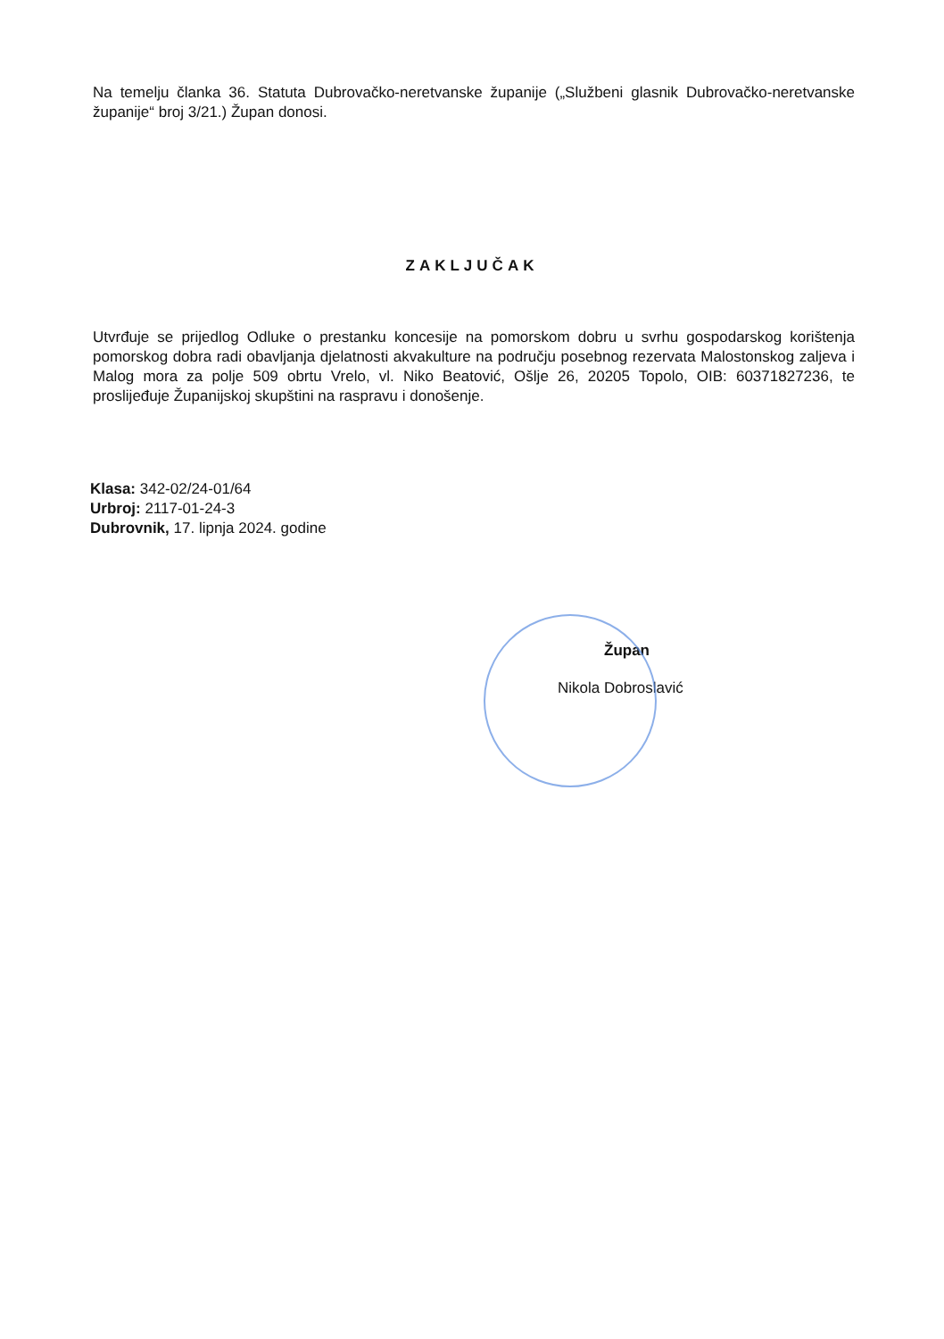Na temelju članka 36. Statuta Dubrovačko-neretvanske županije („Službeni glasnik Dubrovačko-neretvanske županije“ broj 3/21.) Župan donosi.
ZAKLJUČAK
Utvrđuje se prijedlog Odluke o prestanku koncesije na pomorskom dobru u svrhu gospodarskog korištenja pomorskog dobra radi obavljanja djelatnosti akvakulture na području posebnog rezervata Malostonskog zaljeva i Malog mora za polje 509 obrtu Vrelo, vl. Niko Beatović, Ošlje 26, 20205 Topolo, OIB: 60371827236, te proslijeđuje Županijskoj skupštini na raspravu i donošenje.
Klasa: 342-02/24-01/64
Urbroj: 2117-01-24-3
Dubrovnik, 17. lipnja 2024. godine
Župan
Nikola Dobroslavić